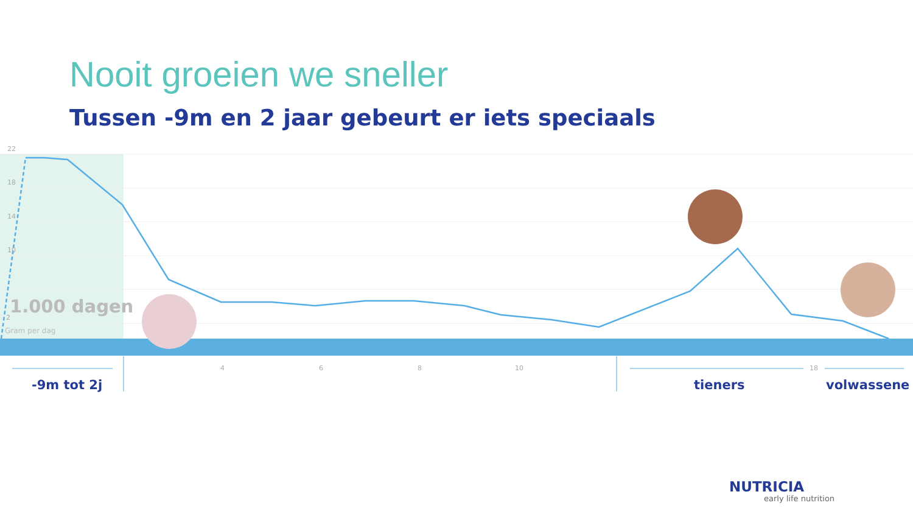Nooit groeien we sneller
Tussen -9m en 2 jaar gebeurt er iets speciaals
22
18
14
10
2
1.000 dagen
Gram per dag
4 6 8 10 18
-9m tot 2j tieners volwassene
NUTRICIA
early life nutrition